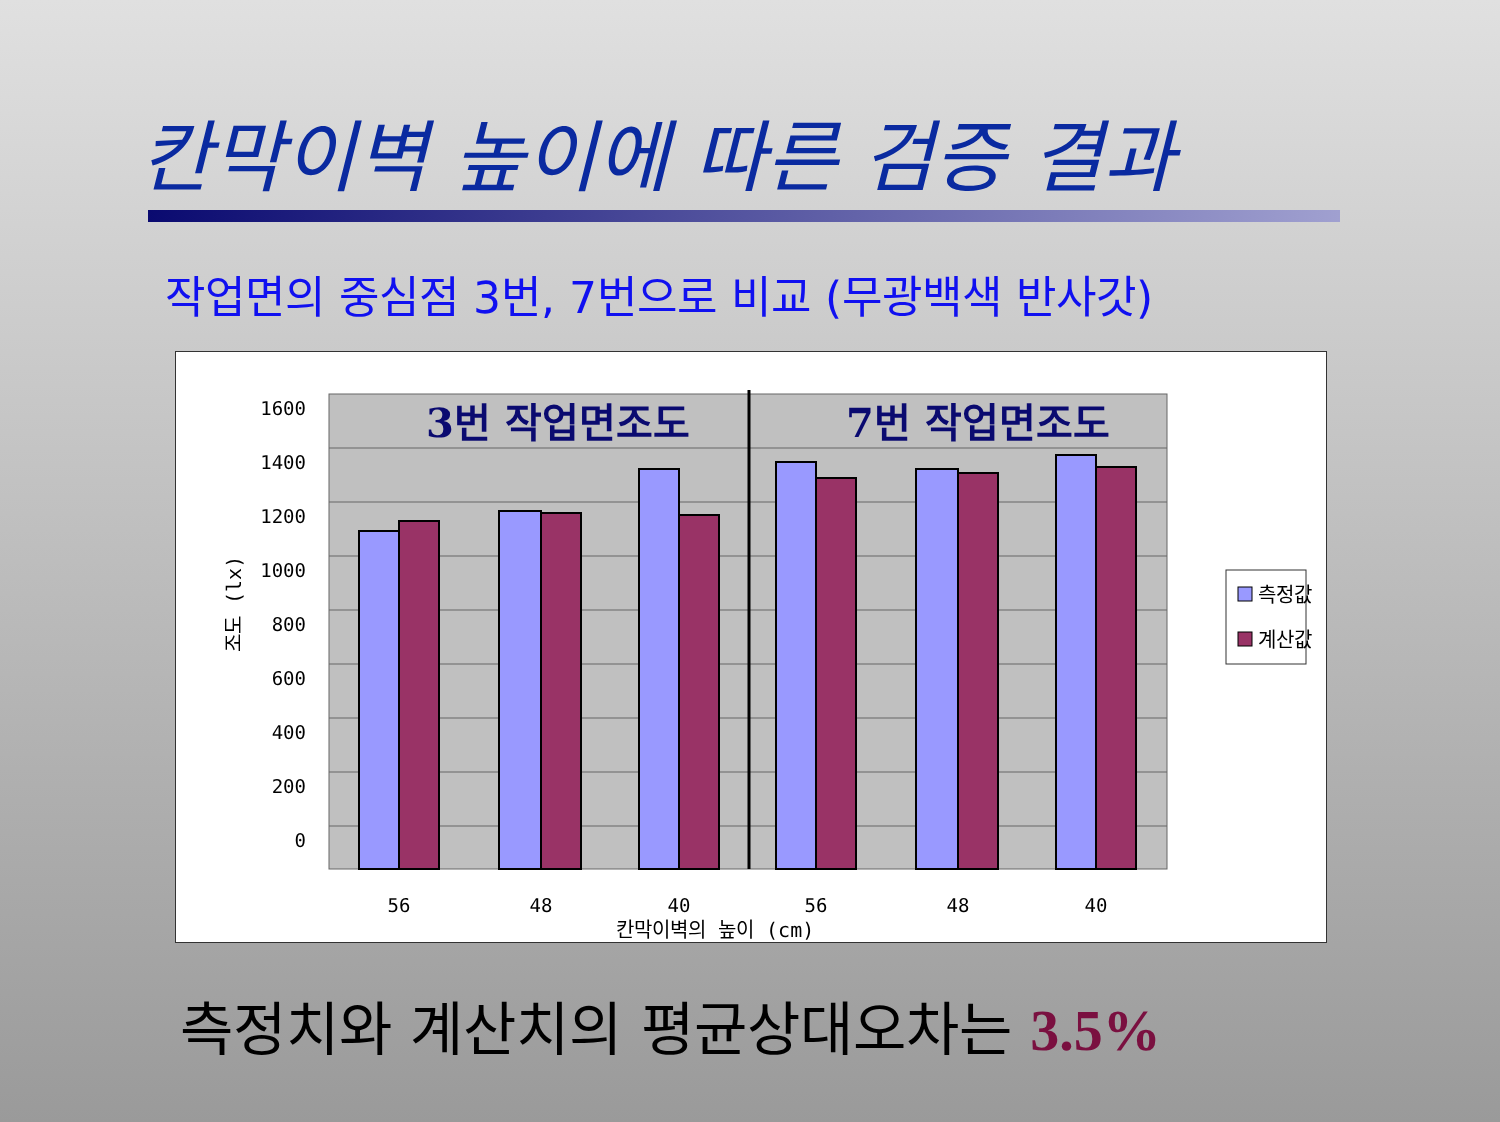칸막이벽 높이에 따른 검증 결과
작업면의 중심점 3번, 7번으로 비교 (무광백색 반사갓)
1600
1400
1200
1000
800
600
400
200
0
3번 작업면조도
7번 작업면조도
56
48
40
56
48
40
칸막이벽의 높이 (cm)
조도 (lx)
측정값
계산값
측정치와 계산치의 평균상대오차는 3.5%